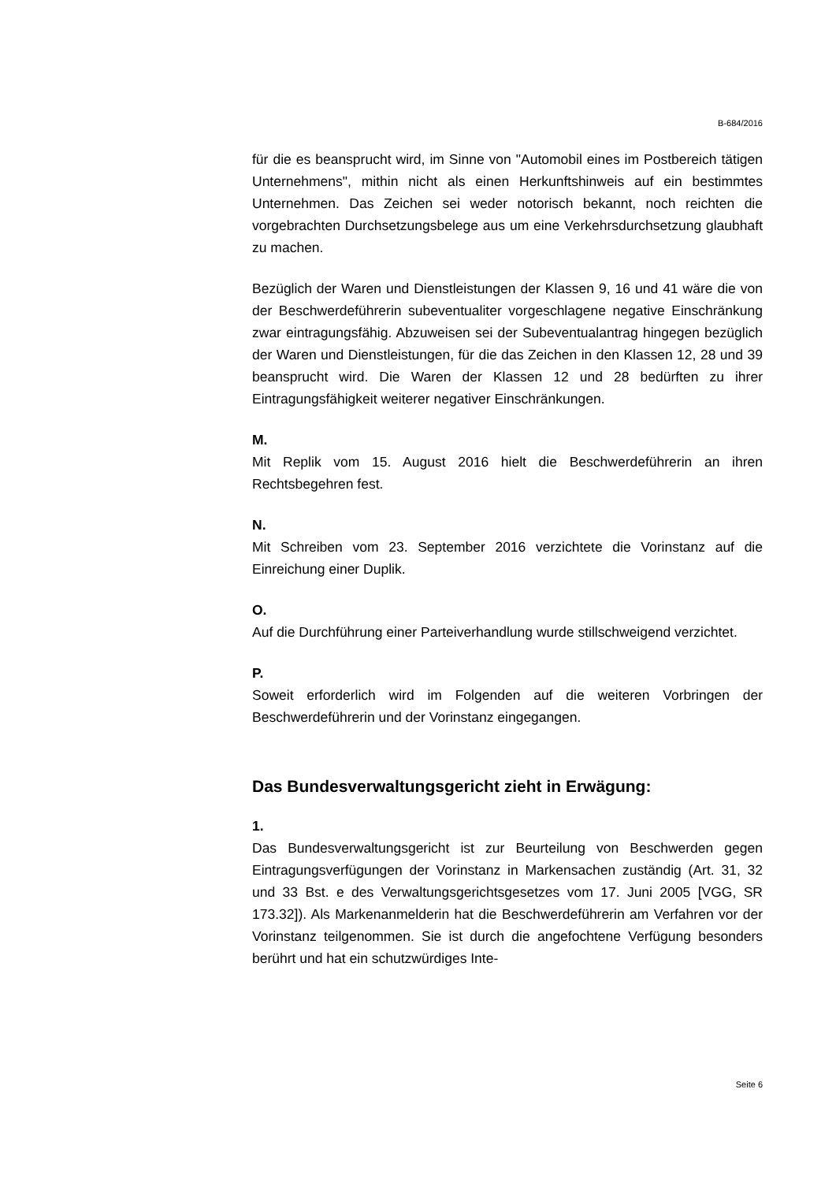B-684/2016
für die es beansprucht wird, im Sinne von "Automobil eines im Postbereich tätigen Unternehmens", mithin nicht als einen Herkunftshinweis auf ein bestimmtes Unternehmen. Das Zeichen sei weder notorisch bekannt, noch reichten die vorgebrachten Durchsetzungsbelege aus um eine Verkehrsdurchsetzung glaubhaft zu machen.
Bezüglich der Waren und Dienstleistungen der Klassen 9, 16 und 41 wäre die von der Beschwerdeführerin subeventualiter vorgeschlagene negative Einschränkung zwar eintragungsfähig. Abzuweisen sei der Subeventualantrag hingegen bezüglich der Waren und Dienstleistungen, für die das Zeichen in den Klassen 12, 28 und 39 beansprucht wird. Die Waren der Klassen 12 und 28 bedürften zu ihrer Eintragungsfähigkeit weiterer negativer Einschränkungen.
M.
Mit Replik vom 15. August 2016 hielt die Beschwerdeführerin an ihren Rechtsbegehren fest.
N.
Mit Schreiben vom 23. September 2016 verzichtete die Vorinstanz auf die Einreichung einer Duplik.
O.
Auf die Durchführung einer Parteiverhandlung wurde stillschweigend verzichtet.
P.
Soweit erforderlich wird im Folgenden auf die weiteren Vorbringen der Beschwerdeführerin und der Vorinstanz eingegangen.
Das Bundesverwaltungsgericht zieht in Erwägung:
1.
Das Bundesverwaltungsgericht ist zur Beurteilung von Beschwerden gegen Eintragungsverfügungen der Vorinstanz in Markensachen zuständig (Art. 31, 32 und 33 Bst. e des Verwaltungsgerichtsgesetzes vom 17. Juni 2005 [VGG, SR 173.32]). Als Markenanmelderin hat die Beschwerdeführerin am Verfahren vor der Vorinstanz teilgenommen. Sie ist durch die angefochtene Verfügung besonders berührt und hat ein schutzwürdiges Inte-
Seite 6